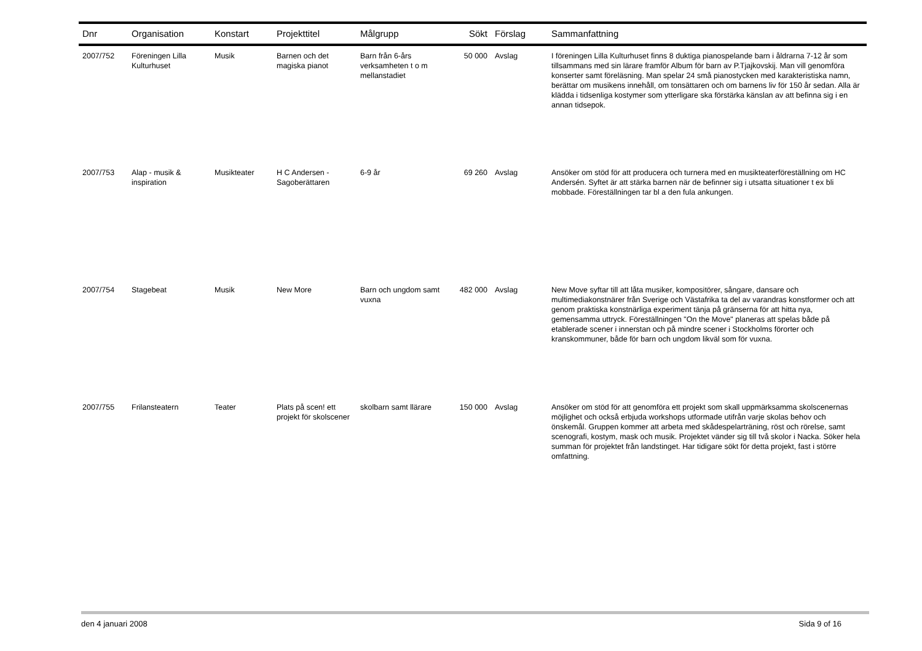| Dnr | Organisation | Konstart | Projekttitel | Målgrupp | Sökt | Förslag | Sammanfattning |
| --- | --- | --- | --- | --- | --- | --- | --- |
| 2007/752 | Föreningen Lilla Kulturhuset | Musik | Barnen och det magiska pianot | Barn från 6-års verksamheten t o m mellanstadiet | 50 000 | Avslag | I föreningen Lilla Kulturhuset finns 8 duktiga pianospelande barn i åldrarna 7-12 år som tillsammans med sin lärare framför Album för barn av P.Tjajkovskij. Man vill genomföra konserter samt föreläsning. Man spelar 24 små pianostycken med karakteristiska namn, berättar om musikens innehåll, om tonsättaren och om barnens liv för 150 år sedan. Alla är klädda i tidsenliga kostymer som ytterligare ska förstärka känslan av att befinna sig i en annan tidsepok. |
| 2007/753 | Alap - musik & inspiration | Musikteater | H C Andersen - Sagoberättaren | 6-9 år | 69 260 | Avslag | Ansöker om stöd för att producera och turnera med en musikteaterföreställning om HC Andersén. Syftet är att stärka barnen när de befinner sig i utsatta situationer t ex bli mobbade. Föreställningen tar bl a den fula ankungen. |
| 2007/754 | Stagebeat | Musik | New More | Barn och ungdom samt vuxna | 482 000 | Avslag | New Move syftar till att låta musiker, kompositörer, sångare, dansare och multimediakonstnärer från Sverige och Västafrika ta del av varandras konstformer och att genom praktiska konstnärliga experiment tänja på gränserna för att hitta nya, gemensamma uttryck. Föreställningen "On the Move" planeras att spelas både på etablerade scener i innerstan och på mindre scener i Stockholms förorter och kranskommuner, både för barn och ungdom likväl som för vuxna. |
| 2007/755 | Frilansteatern | Teater | Plats på scen! ett projekt för skolscener | skolbarn samt llärare | 150 000 | Avslag | Ansöker om stöd för att genomföra ett projekt som skall uppmärksamma skolscenernas möjlighet och också erbjuda workshops utformade utifrån varje skolas behov och önskemål. Gruppen kommer att arbeta med skådespelarträning, röst och rörelse, samt scenografi, kostym, mask och musik. Projektet vänder sig till två skolor i Nacka. Söker hela summan för projektet från landstinget. Har tidigare sökt för detta projekt, fast i större omfattning. |
den 4 januari 2008 Sida 9 of 16